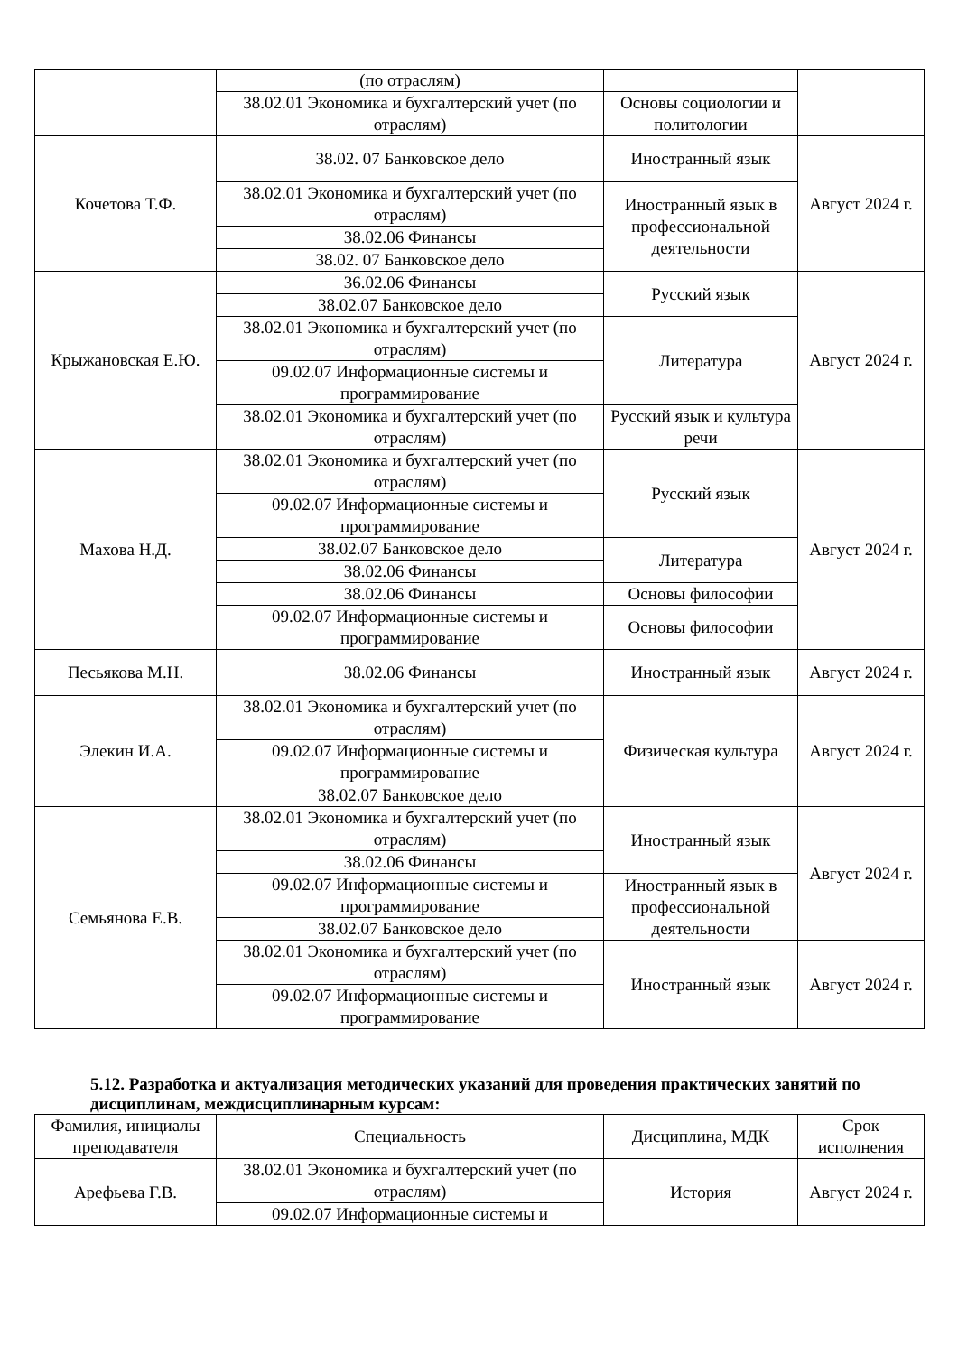| | (по отраслям) | | |
| | 38.02.01 Экономика и бухгалтерский учет (по отраслям) | Основы социологии и политологии | |
| Кочетова Т.Ф. | 38.02. 07 Банковское дело | Иностранный язык | Август 2024 г. |
| | 38.02.01 Экономика и бухгалтерский учет (по отраслям) | Иностранный язык в профессиональной деятельности | |
| | 38.02.06 Финансы | | |
| | 38.02. 07 Банковское дело | | |
| Крыжановская Е.Ю. | 36.02.06 Финансы | Русский язык | Август 2024 г. |
| | 38.02.07 Банковское дело | | |
| | 38.02.01 Экономика и бухгалтерский учет (по отраслям) | Литература | |
| | 09.02.07 Информационные системы и программирование | | |
| | 38.02.01 Экономика и бухгалтерский учет (по отраслям) | Русский язык и культура речи | |
| Махова Н.Д. | 38.02.01 Экономика и бухгалтерский учет (по отраслям) | Русский язык | Август 2024 г. |
| | 09.02.07 Информационные системы и программирование | | |
| | 38.02.07 Банковское дело | Литература | |
| | 38.02.06 Финансы | | |
| | 38.02.06 Финансы | Основы философии | |
| | 09.02.07 Информационные системы и программирование | Основы философии | |
| Песьякова М.Н. | 38.02.06 Финансы | Иностранный язык | Август 2024 г. |
| Элекин И.А. | 38.02.01 Экономика и бухгалтерский учет (по отраслям) | Физическая культура | Август 2024 г. |
| | 09.02.07 Информационные системы и программирование | | |
| | 38.02.07 Банковское дело | | |
| Семьянова Е.В. | 38.02.01 Экономика и бухгалтерский учет (по отраслям) | Иностранный язык | Август 2024 г. |
| | 38.02.06 Финансы | | |
| | 09.02.07 Информационные системы и программирование | Иностранный язык в профессиональной деятельности | |
| | 38.02.07 Банковское дело | | |
| | 38.02.01 Экономика и бухгалтерский учет (по отраслям) | Иностранный язык | Август 2024 г. |
| | 09.02.07 Информационные системы и программирование | | |
5.12. Разработка и актуализация методических указаний для проведения практических занятий по дисциплинам, междисциплинарным курсам:
| Фамилия, инициалы преподавателя | Специальность | Дисциплина, МДК | Срок исполнения |
| --- | --- | --- | --- |
| Арефьева Г.В. | 38.02.01 Экономика и бухгалтерский учет (по отраслям) | История | Август 2024 г. |
| | 09.02.07 Информационные системы и | | |